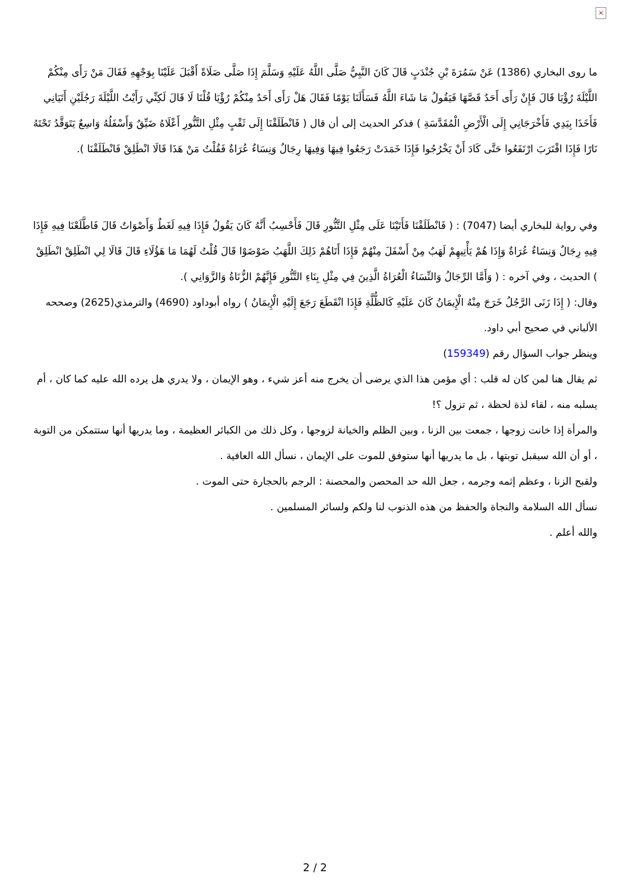×
ما روى البخاري (1386) عَنْ سَمُرَةَ بْنِ جُنْدَبٍ قَالَ كَانَ النَّبِيُّ صَلَّى اللَّهُ عَلَيْهِ وَسَلَّمَ إِذَا صَلَّى صَلَاةً أَقْبَلَ عَلَيْنَا بِوَجْهِهِ فَقَالَ مَنْ رَأَى مِنْكُمْ اللَّيْلَةَ رُؤْيَا قَالَ فَإِنْ رَأَى أَحَدٌ قَصَّهَا فَيَقُولُ مَا شَاءَ اللَّهُ فَسَأَلَنَا يَوْمًا فَقَالَ هَلْ رَأَى أَحَدٌ مِنْكُمْ رُؤْيَا قُلْنَا لَا قَالَ لَكِنِّي رَأَيْتُ اللَّيْلَةَ رَجُلَيْنِ أَتَيَانِي فَأَخَذَا بِيَدِي فَأَخْرَجَانِي إِلَى الْأَرْضِ الْمُقَدَّسَةِ ) فذكر الحديث إلى أن قال ( فَانْطَلَقْنَا إِلَى ثَقْبٍ مِثْلِ التَّنُّورِ أَعْلَاهُ ضَيِّقٌ وَأَسْفَلُهُ وَاسِعٌ يَتَوَقَّدُ تَحْتَهُ نَارًا فَإِذَا اقْتَرَبَ ارْتَفَعُوا حَتَّى كَادَ أَنْ يَخْرُجُوا فَإِذَا خَمَدَتْ رَجَعُوا فِيهَا وَفِيهَا رِجَالٌ وَنِسَاءٌ عُرَاةٌ فَقُلْتُ مَنْ هَذَا قَالَا انْطَلِقْ فَانْطَلَقْنَا ).
وفي رواية للبخاري أيضا (7047) : ( فَانْطَلَقْنَا فَأَتَيْنَا عَلَى مِثْلِ التَّنُّورِ قَالَ فَأَحْسِبُ أَنَّهُ كَانَ يَقُولُ فَإِذَا فِيهِ لَغَطٌ وَأَصْوَاتٌ قَالَ فَاطَّلَعْنَا فِيهِ فَإِذَا فِيهِ رِجَالٌ وَنِسَاءٌ عُرَاةٌ وَإِذَا هُمْ يَأْتِيهِمْ لَهَبٌ مِنْ أَسْفَلَ مِنْهُمْ فَإِذَا أَتَاهُمْ ذَلِكَ اللَّهَبُ ضَوْضَوْا قَالَ قُلْتُ لَهُمَا مَا هَؤُلَاءِ قَالَ قَالَا لِي انْطَلِقْ انْطَلِقْ ) الحديث ، وفي آخره : ( وَأَمَّا الرِّجَالُ وَالنِّسَاءُ الْعُرَاةُ الَّذِينَ فِي مِثْلِ بِنَاءِ التَّنُّورِ فَإِنَّهُمْ الزُّنَاةُ وَالزَّوَانِي ).
وقال: ( إِذَا زَنَى الرَّجُلُ خَرَجَ مِنْهُ الْإِيمَانُ كَانَ عَلَيْهِ كَالظُّلَّةِ فَإِذَا انْقَطَعَ رَجَعَ إِلَيْهِ الْإِيمَانُ ) رواه أبوداود (4690) والترمذي(2625) وصححه الألباني في صحيح أبي داود.
وينظر جواب السؤال رقم (159349)
ثم يقال هنا لمن كان له قلب : أي مؤمن هذا الذي يرضى أن يخرج منه أعز شيء ، وهو الإيمان ، ولا يدري هل يرده الله عليه كما كان ، أم يسلبه منه ، لقاء لذة لحظة ، ثم تزول ؟!
والمرأة إذا خانت زوجها ، جمعت بين الزنا ، وبين الظلم والخيانة لزوجها ، وكل ذلك من الكبائر العظيمة ، وما يدريها أنها ستتمكن من التوبة ، أو أن الله سيقبل توبتها ، بل ما يدريها أنها ستوفق للموت على الإيمان ، نسأل الله العافية .
ولقبح الزنا ، وعظم إثمه وجرمه ، جعل الله حد المحصن والمحصنة : الرجم بالحجارة حتى الموت .
نسأل الله السلامة والنجاة والحفظ من هذه الذنوب لنا ولكم ولسائر المسلمين .
والله أعلم .
2 / 2